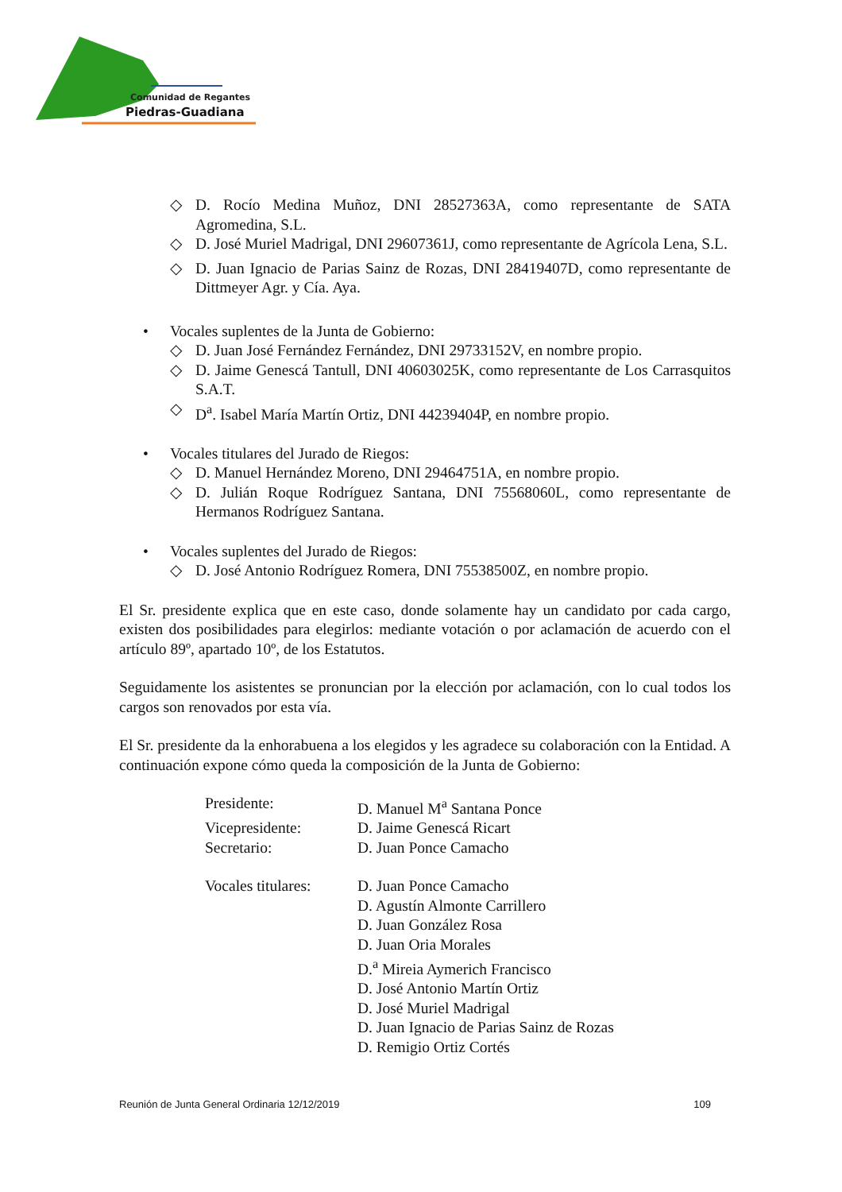Comunidad de Regantes
Piedras-Guadiana
◇ D. Rocío Medina Muñoz, DNI 28527363A, como representante de SATA Agromedina, S.L.
◇ D. José Muriel Madrigal, DNI 29607361J, como representante de Agrícola Lena, S.L.
◇ D. Juan Ignacio de Parias Sainz de Rozas, DNI 28419407D, como representante de Dittmeyer Agr. y Cía. Aya.
• Vocales suplentes de la Junta de Gobierno:
◇ D. Juan José Fernández Fernández, DNI 29733152V, en nombre propio.
◇ D. Jaime Genescá Tantull, DNI 40603025K, como representante de Los Carrasquitos S.A.T.
◇ D<sup>a</sup>. Isabel María Martín Ortiz, DNI 44239404P, en nombre propio.
• Vocales titulares del Jurado de Riegos:
◇ D. Manuel Hernández Moreno, DNI 29464751A, en nombre propio.
◇ D. Julián Roque Rodríguez Santana, DNI 75568060L, como representante de Hermanos Rodríguez Santana.
• Vocales suplentes del Jurado de Riegos:
◇ D. José Antonio Rodríguez Romera, DNI 75538500Z, en nombre propio.
El Sr. presidente explica que en este caso, donde solamente hay un candidato por cada cargo, existen dos posibilidades para elegirlos: mediante votación o por aclamación de acuerdo con el artículo 89º, apartado 10º, de los Estatutos.
Seguidamente los asistentes se pronuncian por la elección por aclamación, con lo cual todos los cargos son renovados por esta vía.
El Sr. presidente da la enhorabuena a los elegidos y les agradece su colaboración con la Entidad. A continuación expone cómo queda la composición de la Junta de Gobierno:
| Presidente: | D. Manuel M<sup>a</sup> Santana Ponce |
| Vicepresidente: | D. Jaime Genescá Ricart |
| Secretario: | D. Juan Ponce Camacho |
| Vocales titulares: | D. Juan Ponce Camacho D. Agustín Almonte Carrillero D. Juan González Rosa D. Juan Oria Morales D.<sup>a</sup> Mireia Aymerich Francisco D. José Antonio Martín Ortiz D. José Muriel Madrigal D. Juan Ignacio de Parias Sainz de Rozas D. Remigio Ortiz Cortés |
Reunión de Junta General Ordinaria 12/12/2019 109